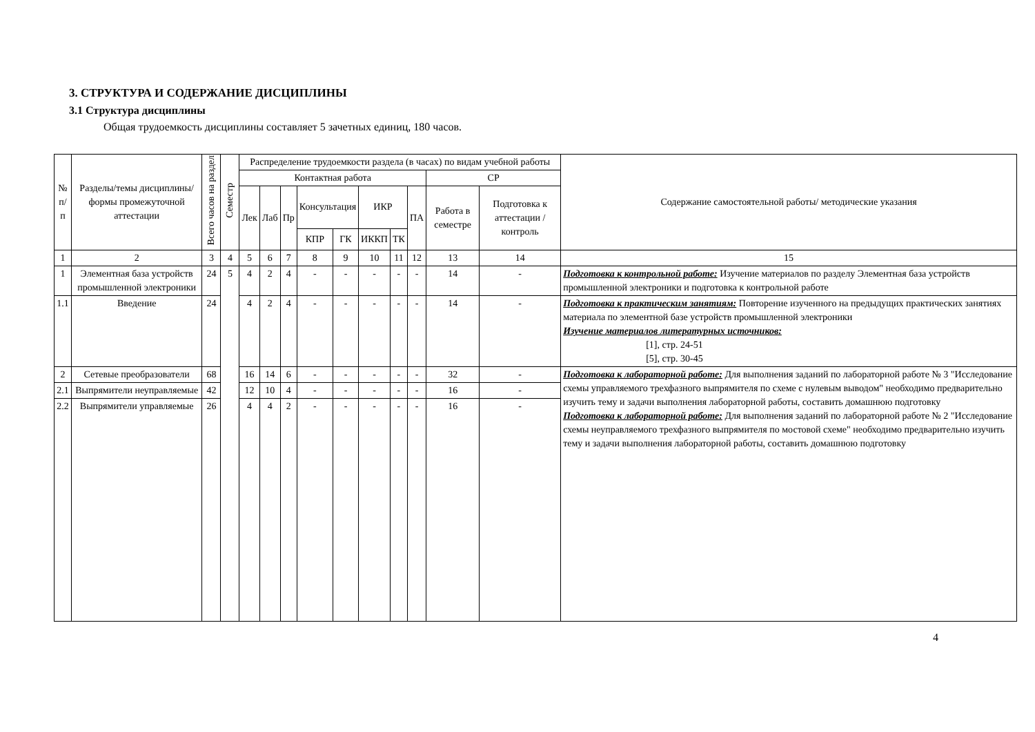3. СТРУКТУРА И СОДЕРЖАНИЕ ДИСЦИПЛИНЫ
3.1 Структура дисциплины
Общая трудоемкость дисциплины составляет 5 зачетных единиц, 180 часов.
| № п/п | Разделы/темы дисциплины/формы промежуточной аттестации | Всего часов на раздел | Семестр | Распределение трудоемкости раздела (в часах) по видам учебной работы | | | | | | | | | | Содержание самостоятельной работы/ методические указания |
| --- | --- | --- | --- | --- | --- | --- | --- | --- | --- | --- | --- | --- | --- | --- |
| | | | | Контактная работа | | | | | | | | СР | | |
| | | | | Лек | Лаб | Пр | Консультация | | ИКР | | ПА | Работа в семестре | Подготовка к аттестации /контроль | |
| | | | | | | | КПР | ГК | ИККП | ТК | | | | |
| 1 | 2 | 3 | 4 | 5 | 6 | 7 | 8 | 9 | 10 | 11 | 12 | 13 | 14 | 15 |
| 1 | Элементная база устройств промышленной электроники | 24 | 5 | 4 | 2 | 4 | - | - | - | - | - | 14 | - | Подготовка к контрольной работе: Изучение материалов по разделу Элементная база устройств промышленной электроники и подготовка к контрольной работе |
| 1.1 | Введение | 24 | | 4 | 2 | 4 | - | - | - | - | - | 14 | - | Подготовка к практическим занятиям: Повторение изученного на предыдущих практических занятиях материала по элементной базе устройств промышленной электроники Изучение материалов литературных источников: [1], стр. 24-51 [5], стр. 30-45 |
| 2 | Сетевые преобразователи | 68 | | 16 | 14 | 6 | - | - | - | - | - | 32 | - | Подготовка к лабораторной работе: Для выполнения заданий по лабораторной работе № 3 "Исследование схемы управляемого трехфазного выпрямителя по схеме с нулевым выводом" необходимо предварительно изучить тему и задачи выполнения лабораторной работы, составить домашнюю подготовку Подготовка к лабораторной работе: Для выполнения заданий по лабораторной работе № 2 "Исследование схемы неуправляемого трехфазного выпрямителя по мостовой схеме" необходимо предварительно изучить тему и задачи выполнения лабораторной работы, составить домашнюю подготовку |
| 2.1 | Выпрямители неуправляемые | 42 | | 12 | 10 | 4 | - | - | - | - | - | 16 | - | |
| 2.2 | Выпрямители управляемые | 26 | | 4 | 4 | 2 | - | - | - | - | - | 16 | - | |
4